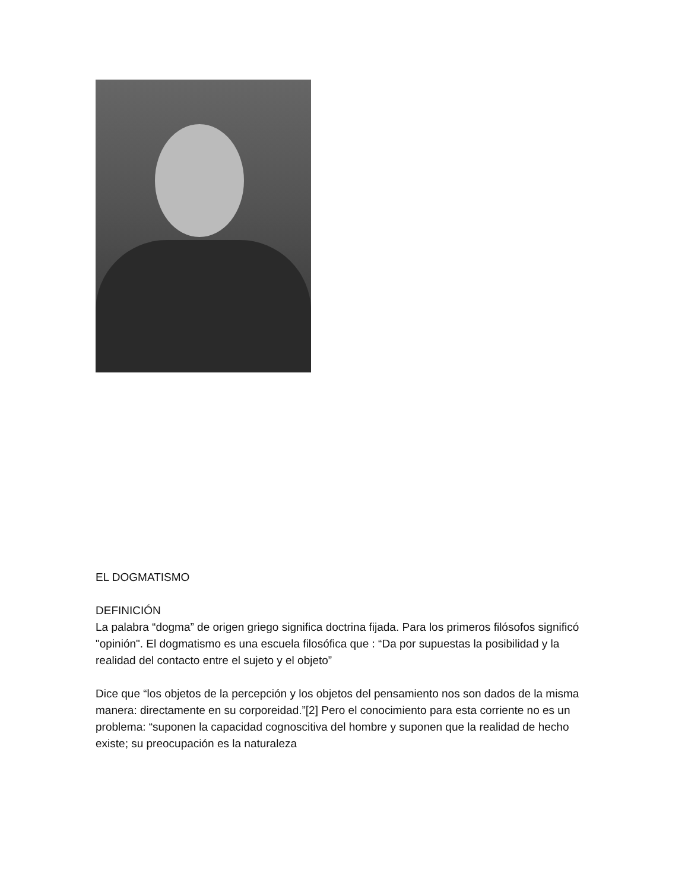EL DOGMATISMO
DEFINICIÓN
La palabra “dogma” de origen griego significa doctrina fijada. Para los primeros filósofos significó "opinión". El dogmatismo es una escuela filosófica que : “Da por supuestas la posibilidad y la realidad del contacto entre el sujeto y el objeto”
Dice que “los objetos de la percepción y los objetos del pensamiento nos son dados de la misma manera: directamente en su corporeidad.”[2] Pero el conocimiento para esta corriente no es un problema: “suponen la capacidad cognoscitiva del hombre y suponen que la realidad de hecho existe; su preocupación es la naturaleza